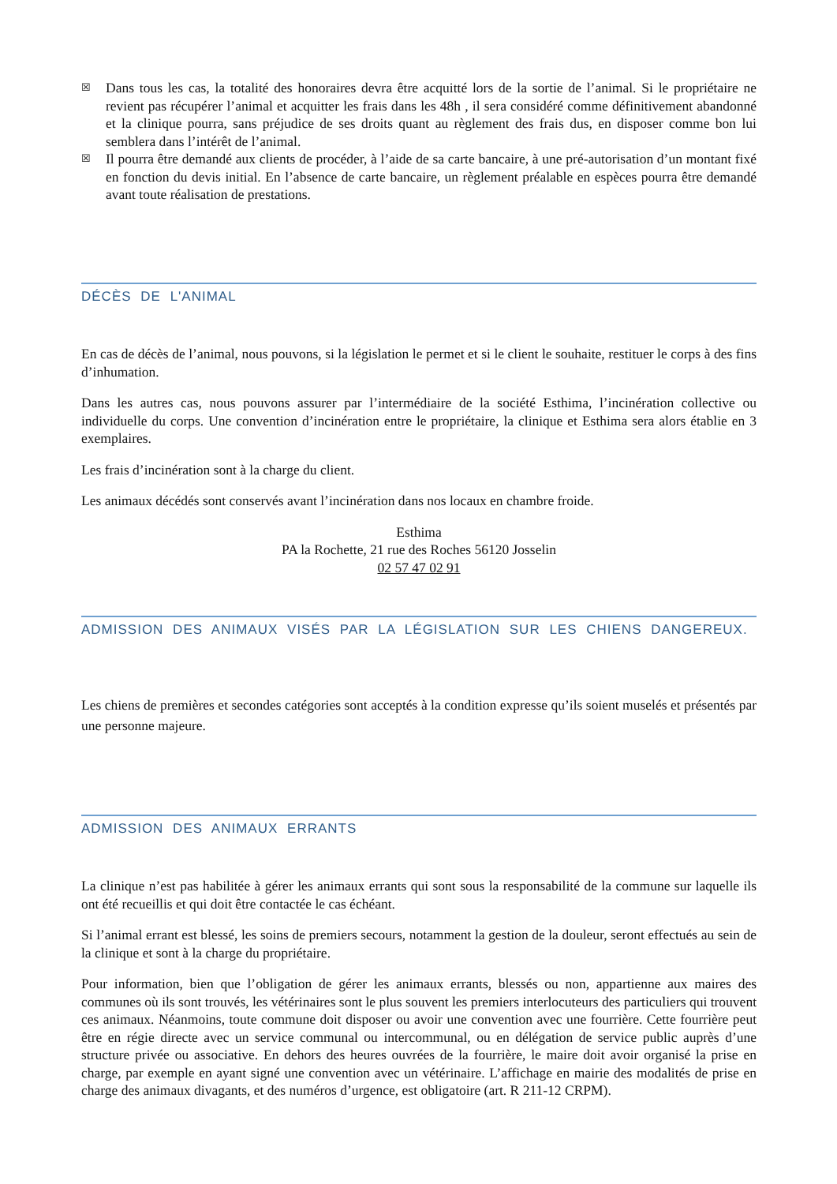☒ Dans tous les cas, la totalité des honoraires devra être acquitté lors de la sortie de l’animal. Si le propriétaire ne revient pas récupérer l’animal et acquitter les frais dans les 48h , il sera considéré comme définitivement abandonné et la clinique pourra, sans préjudice de ses droits quant au règlement des frais dus, en disposer comme bon lui semblera dans l’intérêt de l’animal.
☒ Il pourra être demandé aux clients de procéder, à l’aide de sa carte bancaire, à une pré-autorisation d’un montant fixé en fonction du devis initial. En l’absence de carte bancaire, un règlement préalable en espèces pourra être demandé avant toute réalisation de prestations.
DÉCÈS DE L'ANIMAL
En cas de décès de l’animal, nous pouvons, si la législation le permet et si le client le souhaite, restituer le corps à des fins d’inhumation.
Dans les autres cas, nous pouvons assurer par l’intermédiaire de la société Esthima, l’incinération collective ou individuelle du corps. Une convention d’incinération entre le propriétaire, la clinique et Esthima sera alors établie en 3 exemplaires.
Les frais d’incinération sont à la charge du client.
Les animaux décédés sont conservés avant l’incinération dans nos locaux en chambre froide.
Esthima
PA la Rochette, 21 rue des Roches 56120 Josselin
02 57 47 02 91
ADMISSION DES ANIMAUX VISÉS PAR LA LÉGISLATION SUR LES CHIENS DANGEREUX.
Les chiens de premières et secondes catégories sont acceptés à la condition expresse qu’ils soient muselés et présentés par une personne majeure.
ADMISSION DES ANIMAUX ERRANTS
La clinique n’est pas habilitée à gérer les animaux errants qui sont sous la responsabilité de la commune sur laquelle ils ont été recueillis et qui doit être contactée le cas échéant.
Si l’animal errant est blessé, les soins de premiers secours, notamment la gestion de la douleur, seront effectués au sein de la clinique et sont à la charge du propriétaire.
Pour information, bien que l’obligation de gérer les animaux errants, blessés ou non, appartienne aux maires des communes où ils sont trouvés, les vétérinaires sont le plus souvent les premiers interlocuteurs des particuliers qui trouvent ces animaux. Néanmoins, toute commune doit disposer ou avoir une convention avec une fourrière. Cette fourrière peut être en régie directe avec un service communal ou intercommunal, ou en délégation de service public auprès d’une structure privée ou associative. En dehors des heures ouvrées de la fourrière, le maire doit avoir organisé la prise en charge, par exemple en ayant signé une convention avec un vétérinaire. L’affichage en mairie des modalités de prise en charge des animaux divagants, et des numéros d’urgence, est obligatoire (art. R 211-12 CRPM).